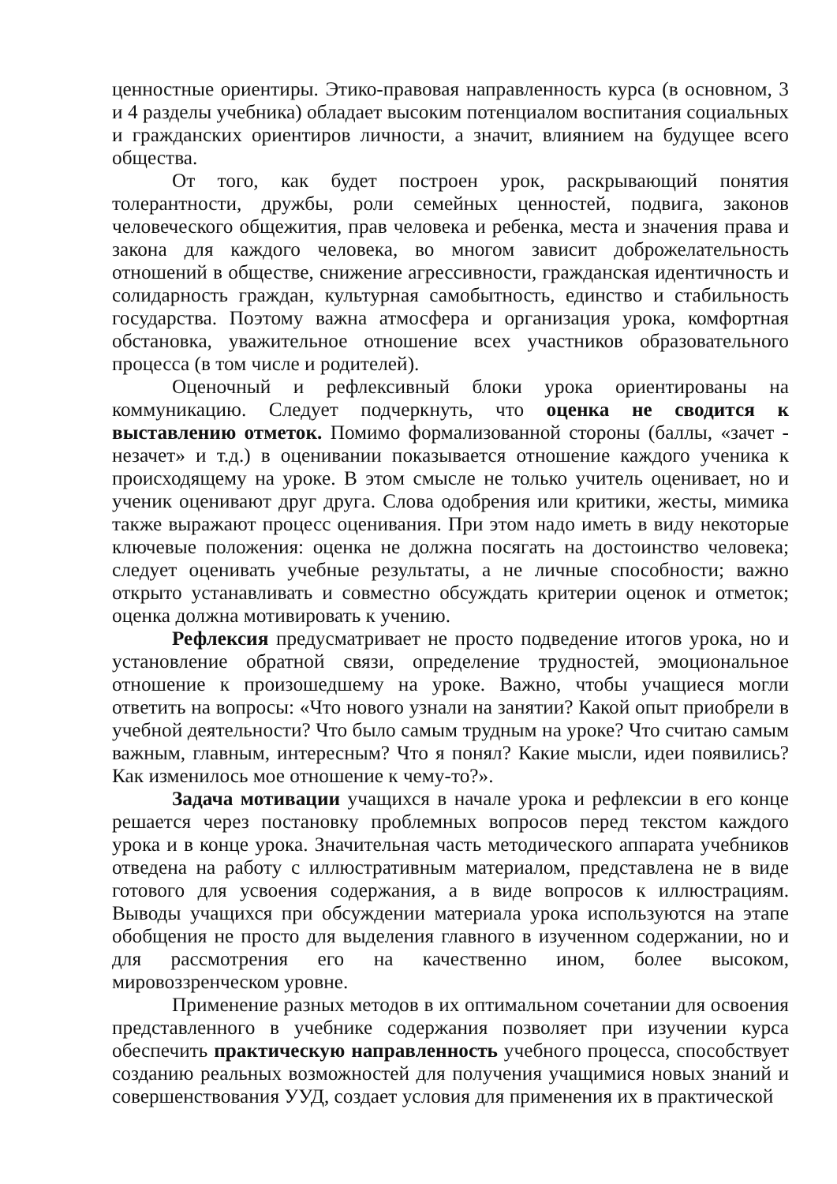ценностные ориентиры. Этико-правовая направленность курса (в основном, 3 и 4 разделы учебника) обладает высоким потенциалом воспитания социальных и гражданских ориентиров личности, а значит, влиянием на будущее всего общества.
От того, как будет построен урок, раскрывающий понятия толерантности, дружбы, роли семейных ценностей, подвига, законов человеческого общежития, прав человека и ребенка, места и значения права и закона для каждого человека, во многом зависит доброжелательность отношений в обществе, снижение агрессивности, гражданская идентичность и солидарность граждан, культурная самобытность, единство и стабильность государства. Поэтому важна атмосфера и организация урока, комфортная обстановка, уважительное отношение всех участников образовательного процесса (в том числе и родителей).
Оценочный и рефлексивный блоки урока ориентированы на коммуникацию. Следует подчеркнуть, что оценка не сводится к выставлению отметок. Помимо формализованной стороны (баллы, «зачет - незачет» и т.д.) в оценивании показывается отношение каждого ученика к происходящему на уроке. В этом смысле не только учитель оценивает, но и ученик оценивают друг друга. Слова одобрения или критики, жесты, мимика также выражают процесс оценивания. При этом надо иметь в виду некоторые ключевые положения: оценка не должна посягать на достоинство человека; следует оценивать учебные результаты, а не личные способности; важно открыто устанавливать и совместно обсуждать критерии оценок и отметок; оценка должна мотивировать к учению.
Рефлексия предусматривает не просто подведение итогов урока, но и установление обратной связи, определение трудностей, эмоциональное отношение к произошедшему на уроке. Важно, чтобы учащиеся могли ответить на вопросы: «Что нового узнали на занятии? Какой опыт приобрели в учебной деятельности? Что было самым трудным на уроке? Что считаю самым важным, главным, интересным? Что я понял? Какие мысли, идеи появились? Как изменилось мое отношение к чему-то?».
Задача мотивации учащихся в начале урока и рефлексии в его конце решается через постановку проблемных вопросов перед текстом каждого урока и в конце урока. Значительная часть методического аппарата учебников отведена на работу с иллюстративным материалом, представлена не в виде готового для усвоения содержания, а в виде вопросов к иллюстрациям. Выводы учащихся при обсуждении материала урока используются на этапе обобщения не просто для выделения главного в изученном содержании, но и для рассмотрения его на качественно ином, более высоком, мировоззренческом уровне.
Применение разных методов в их оптимальном сочетании для освоения представленного в учебнике содержания позволяет при изучении курса обеспечить практическую направленность учебного процесса, способствует созданию реальных возможностей для получения учащимися новых знаний и совершенствования УУД, создает условия для применения их в практической